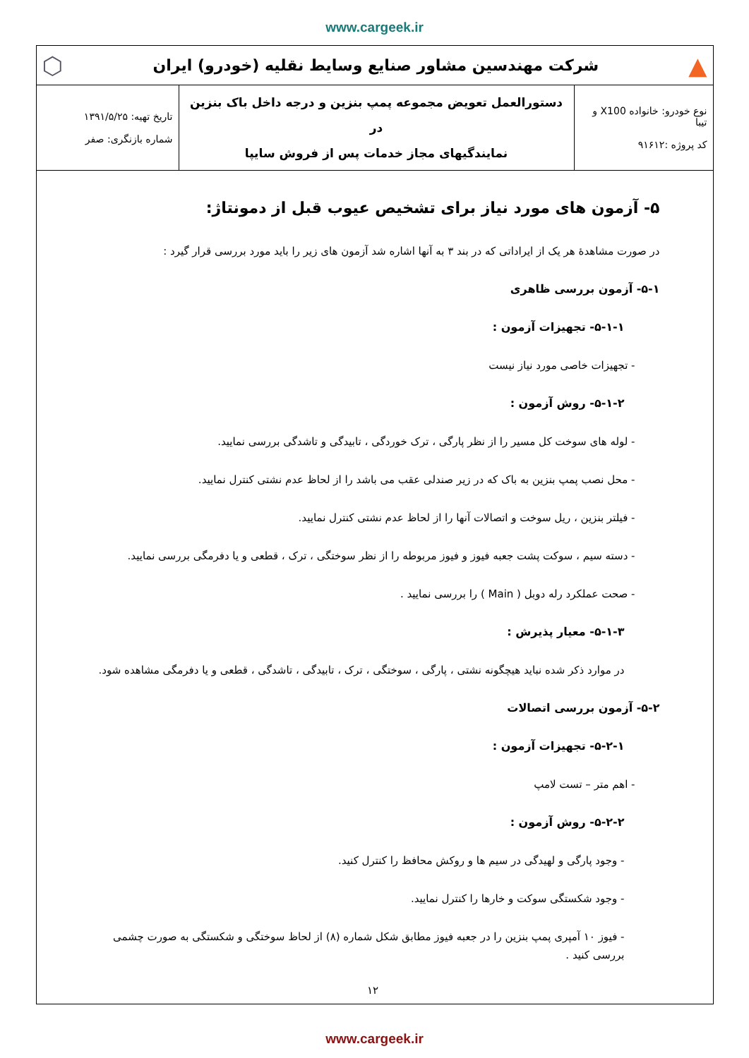www.cargeek.ir
▲
شرکت مهندسین مشاور صنایع وسایط نقلیه (خودرو) ایران
⬡
| نوع خودرو: خانواده X100 و تیبا کد پروژه :۹۱۶۱۲ | دستورالعمل تعویض مجموعه پمپ بنزین و درجه داخل باک بنزین در نمایندگیهای مجاز خدمات پس از فروش سایپا | تاریخ تهیه: ۱۳۹۱/۵/۲۵ شماره بازنگری: صفر |
۵- آزمون های مورد نیاز برای تشخیص عیوب قبل از دمونتاژ:
در صورت مشاهدهٔ هر یک از ایراداتی که در بند ۳ به آنها اشاره شد آزمون های زیر را باید مورد بررسی قرار گیرد :
۵-۱- آزمون بررسی ظاهری
۵-۱-۱- تجهیزات آزمون :
- تجهیزات خاصی مورد نیاز نیست
۵-۱-۲- روش آزمون :
- لوله های سوخت کل مسیر را از نظر پارگی ، ترک خوردگی ، تابیدگی و تاشدگی بررسی نمایید.
- محل نصب پمپ بنزین به باک که در زیر صندلی عقب می باشد را از لحاظ عدم نشتی کنترل نمایید.
- فیلتر بنزین ، ریل سوخت و اتصالات آنها را از لحاظ عدم نشتی کنترل نمایید.
- دسته سیم ، سوکت پشت جعبه فیوز و فیوز مربوطه را از نظر سوختگی ، ترک ، قطعی و یا دفرمگی بررسی نمایید.
- صحت عملکرد رله دوبل ( Main ) را بررسی نمایید .
۵-۱-۳- معیار پذیرش :
در موارد ذکر شده نباید هیچگونه نشتی ، پارگی ، سوختگی ، ترک ، تابیدگی ، تاشدگی ، قطعی و یا دفرمگی مشاهده شود.
۵-۲- آزمون بررسی اتصالات
۵-۲-۱- تجهیزات آزمون :
- اهم متر – تست لامپ
۵-۲-۲- روش آزمون :
- وجود پارگی و لهیدگی در سیم ها و روکش محافظ را کنترل کنید.
- وجود شکستگی سوکت و خارها را کنترل نمایید.
- فیوز ۱۰ آمپری پمپ بنزین را در جعبه فیوز مطابق شکل شماره (۸) از لحاظ سوختگی و شکستگی به صورت چشمی بررسی کنید .
۱۲
www.cargeek.ir